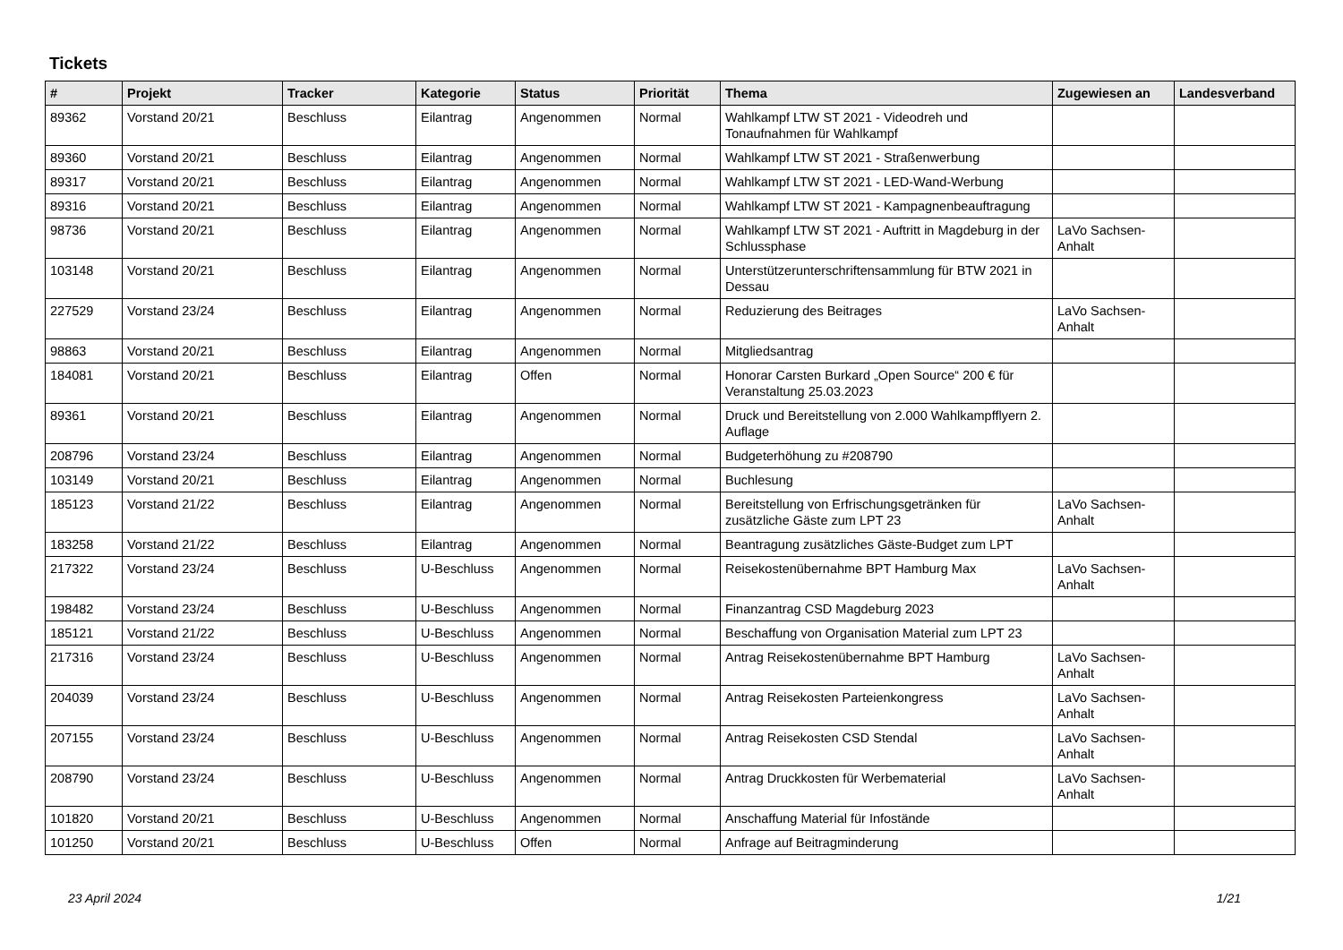Tickets
| # | Projekt | Tracker | Kategorie | Status | Priorität | Thema | Zugewiesen an | Landesverband |
| --- | --- | --- | --- | --- | --- | --- | --- | --- |
| 89362 | Vorstand 20/21 | Beschluss | Eilantrag | Angenommen | Normal | Wahlkampf LTW ST 2021 - Videodreh und Tonaufnahmen für Wahlkampf | | |
| 89360 | Vorstand 20/21 | Beschluss | Eilantrag | Angenommen | Normal | Wahlkampf LTW ST 2021 - Straßenwerbung | | |
| 89317 | Vorstand 20/21 | Beschluss | Eilantrag | Angenommen | Normal | Wahlkampf LTW ST 2021 - LED-Wand-Werbung | | |
| 89316 | Vorstand 20/21 | Beschluss | Eilantrag | Angenommen | Normal | Wahlkampf LTW ST 2021 - Kampagnenbeauftragung | | |
| 98736 | Vorstand 20/21 | Beschluss | Eilantrag | Angenommen | Normal | Wahlkampf LTW ST 2021 - Auftritt in Magdeburg in der Schlussphase | LaVo Sachsen-Anhalt | |
| 103148 | Vorstand 20/21 | Beschluss | Eilantrag | Angenommen | Normal | Unterstützerunterschriftensammlung für BTW 2021 in Dessau | | |
| 227529 | Vorstand 23/24 | Beschluss | Eilantrag | Angenommen | Normal | Reduzierung des Beitrages | LaVo Sachsen-Anhalt | |
| 98863 | Vorstand 20/21 | Beschluss | Eilantrag | Angenommen | Normal | Mitgliedsantrag | | |
| 184081 | Vorstand 20/21 | Beschluss | Eilantrag | Offen | Normal | Honorar Carsten Burkard „Open Source“ 200 € für Veranstaltung 25.03.2023 | | |
| 89361 | Vorstand 20/21 | Beschluss | Eilantrag | Angenommen | Normal | Druck und Bereitstellung von 2.000 Wahlkampfflyern 2. Auflage | | |
| 208796 | Vorstand 23/24 | Beschluss | Eilantrag | Angenommen | Normal | Budgeterhöhung zu #208790 | | |
| 103149 | Vorstand 20/21 | Beschluss | Eilantrag | Angenommen | Normal | Buchlesung | | |
| 185123 | Vorstand 21/22 | Beschluss | Eilantrag | Angenommen | Normal | Bereitstellung von Erfrischungsgetränken für zusätzliche Gäste zum LPT 23 | LaVo Sachsen-Anhalt | |
| 183258 | Vorstand 21/22 | Beschluss | Eilantrag | Angenommen | Normal | Beantragung zusätzliches Gäste-Budget zum LPT | | |
| 217322 | Vorstand 23/24 | Beschluss | U-Beschluss | Angenommen | Normal | Reisekostenübernahme BPT Hamburg Max | LaVo Sachsen-Anhalt | |
| 198482 | Vorstand 23/24 | Beschluss | U-Beschluss | Angenommen | Normal | Finanzantrag CSD Magdeburg 2023 | | |
| 185121 | Vorstand 21/22 | Beschluss | U-Beschluss | Angenommen | Normal | Beschaffung von Organisation Material zum LPT 23 | | |
| 217316 | Vorstand 23/24 | Beschluss | U-Beschluss | Angenommen | Normal | Antrag Reisekostenübernahme BPT Hamburg | LaVo Sachsen-Anhalt | |
| 204039 | Vorstand 23/24 | Beschluss | U-Beschluss | Angenommen | Normal | Antrag Reisekosten Parteienkongress | LaVo Sachsen-Anhalt | |
| 207155 | Vorstand 23/24 | Beschluss | U-Beschluss | Angenommen | Normal | Antrag Reisekosten CSD Stendal | LaVo Sachsen-Anhalt | |
| 208790 | Vorstand 23/24 | Beschluss | U-Beschluss | Angenommen | Normal | Antrag Druckkosten für Werbematerial | LaVo Sachsen-Anhalt | |
| 101820 | Vorstand 20/21 | Beschluss | U-Beschluss | Angenommen | Normal | Anschaffung Material für Infostände | | |
| 101250 | Vorstand 20/21 | Beschluss | U-Beschluss | Offen | Normal | Anfrage auf Beitragminderung | | |
23 April 2024 1/21